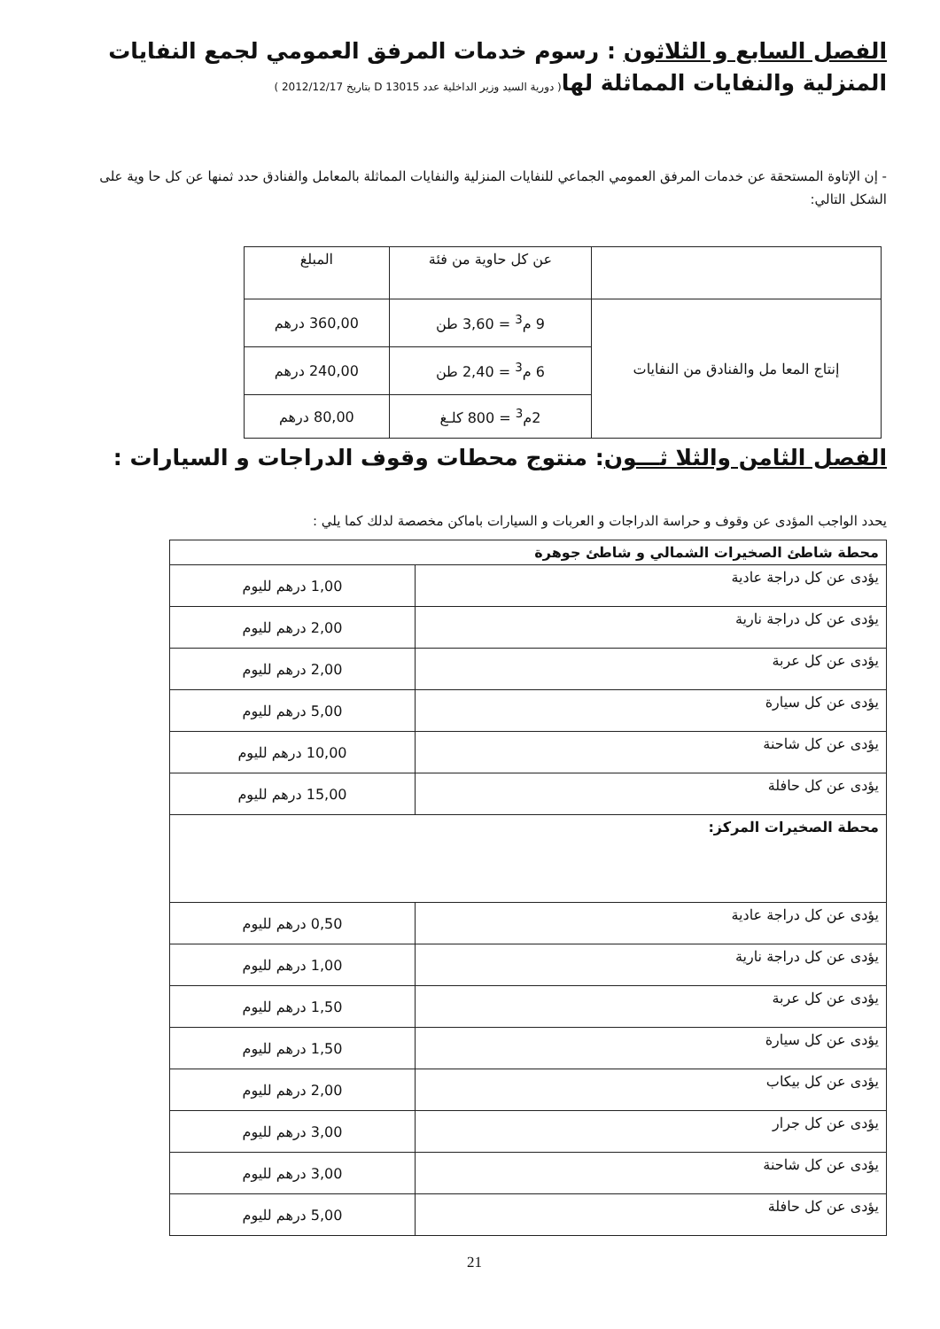الفصل السابع و الثلاثون : رسوم خدمات المرفق العمومي لجمع النفايات المنزلية والنفايات المماثلة لها( دورية السيد وزير الداخلية عدد D 13015 بتاريخ 2012/12/17 )
- إن الإتاوة المستحقة عن خدمات المرفق العمومي الجماعي للنفايات المنزلية والنفايات المماثلة بالمعامل والفنادق حدد ثمنها عن كل حا وية على الشكل التالي:
| | عن كل حاوية من فئة | المبلغ |
| --- | --- | --- |
| إنتاج المعا مل والفنادق من النفايات | 9 م<sup>3</sup> = 3,60 طن | 360,00 درهم |
| | 6 م<sup>3</sup> = 2,40 طن | 240,00 درهم |
| | 2م<sup>3</sup> = 800 كلـغ | 80,00 درهم |
الفصل الثامن والثلا ثـــون: منتوج محطات وقوف الدراجات و السيارات :
يحدد الواجب المؤدى عن وقوف و حراسة الدراجات و العربات و السيارات باماكن مخصصة لدلك كما يلي :
| محطة شاطئ الصخيرات الشمالي و شاطئ جوهرة | |
| يؤدى عن كل دراجة عادية | 1,00 درهم لليوم |
| يؤدى عن كل دراجة نارية | 2,00 درهم لليوم |
| يؤدى عن كل عربة | 2,00 درهم لليوم |
| يؤدى عن كل سيارة | 5,00 درهم لليوم |
| يؤدى عن كل شاحنة | 10,00 درهم لليوم |
| يؤدى عن كل حافلة | 15,00 درهم لليوم |
| محطة الصخيرات المركز: | |
| يؤدى عن كل دراجة عادية | 0,50 درهم لليوم |
| يؤدى عن كل دراجة نارية | 1,00 درهم لليوم |
| يؤدى عن كل عربة | 1,50 درهم لليوم |
| يؤدى عن كل سيارة | 1,50 درهم لليوم |
| يؤدى عن كل بيكاب | 2,00 درهم لليوم |
| يؤدى عن كل جرار | 3,00 درهم لليوم |
| يؤدى عن كل شاحنة | 3,00 درهم لليوم |
| يؤدى عن كل حافلة | 5,00 درهم لليوم |
21